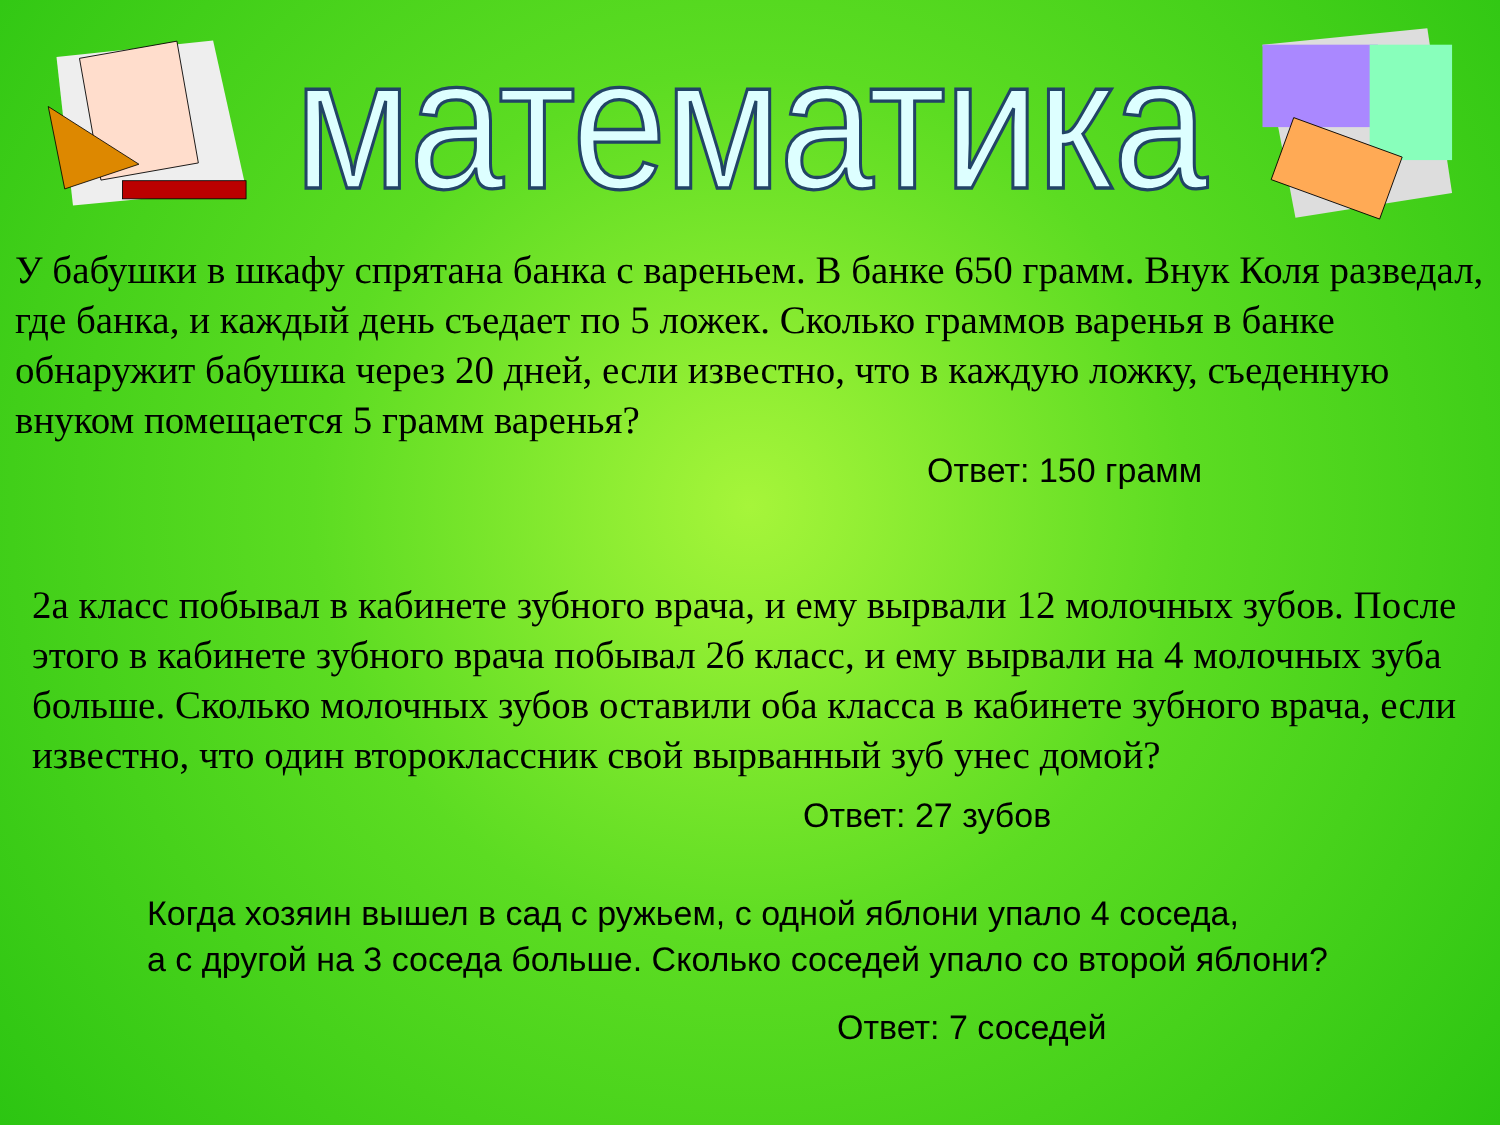математика
У бабушки в шкафу спрятана банка с вареньем. В банке 650 грамм. Внук Коля разведал, где банка, и каждый день съедает по 5 ложек. Сколько граммов варенья в банке обнаружит бабушка через 20 дней, если известно, что в каждую ложку, съеденную внуком помещается 5 грамм варенья?
Ответ: 150 грамм
2а класс побывал в кабинете зубного врача, и ему вырвали 12 молочных зубов. После этого в кабинете зубного врача побывал 2б класс, и ему вырвали на 4 молочных зуба больше. Сколько молочных зубов оставили оба класса в кабинете зубного врача, если известно, что один второклассник свой вырванный зуб унес домой?
Ответ: 27 зубов
Когда хозяин вышел в сад с ружьем, с одной яблони упало 4 соседа,
а с другой на 3 соседа больше. Сколько соседей упало со второй яблони?
Ответ: 7 соседей